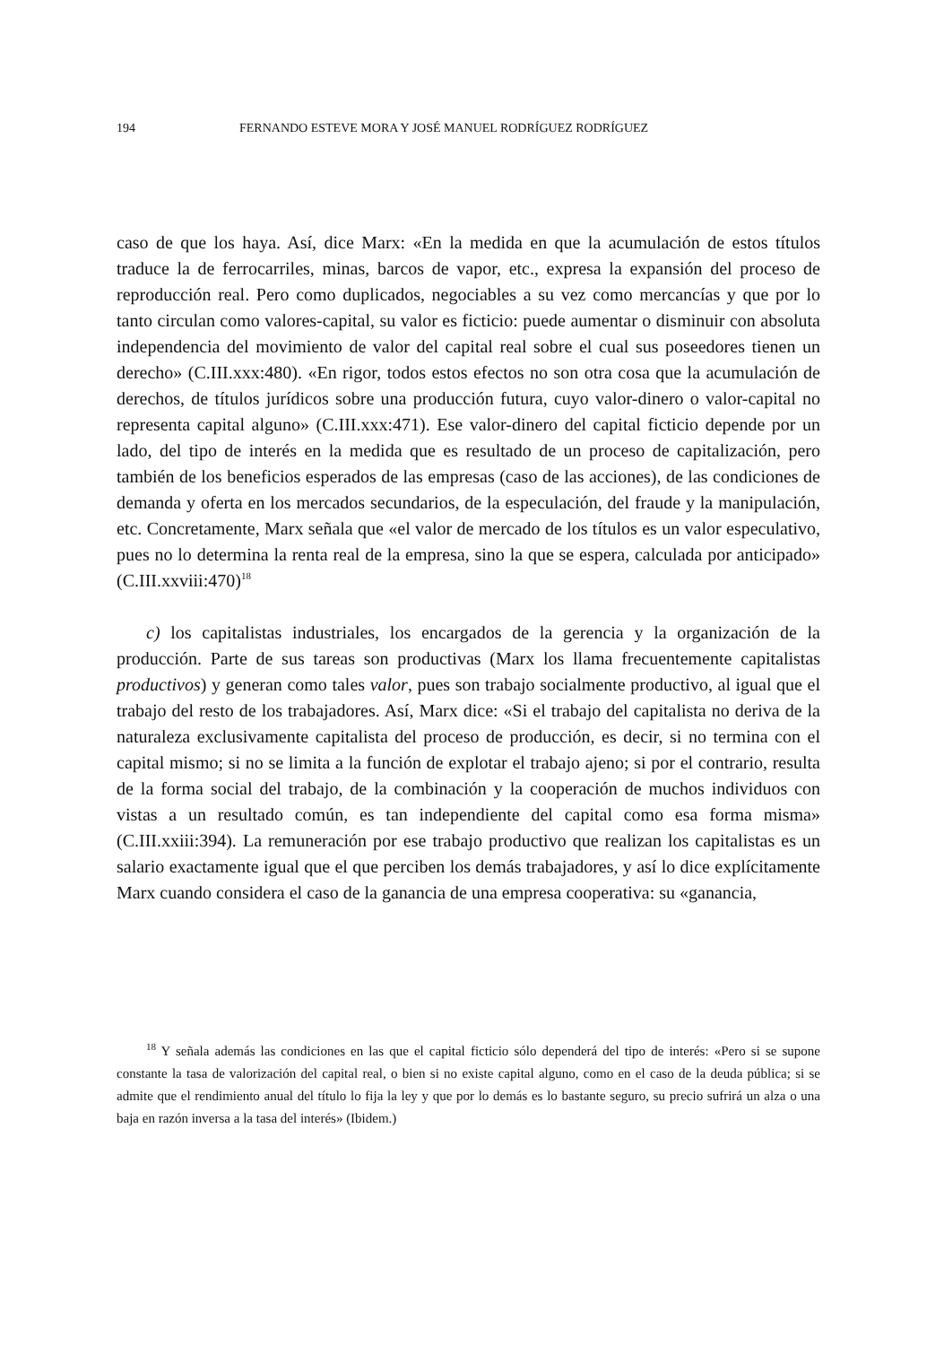194 FERNANDO ESTEVE MORA Y JOSÉ MANUEL RODRÍGUEZ RODRÍGUEZ
caso de que los haya. Así, dice Marx: «En la medida en que la acumulación de estos títulos traduce la de ferrocarriles, minas, barcos de vapor, etc., expresa la expansión del proceso de reproducción real. Pero como duplicados, negociables a su vez como mercancías y que por lo tanto circulan como valores-capital, su valor es ficticio: puede aumentar o disminuir con absoluta independencia del movimiento de valor del capital real sobre el cual sus poseedores tienen un derecho» (C.III.xxx:480). «En rigor, todos estos efectos no son otra cosa que la acumulación de derechos, de títulos jurídicos sobre una producción futura, cuyo valor-dinero o valor-capital no representa capital alguno» (C.III.xxx:471). Ese valor-dinero del capital ficticio depende por un lado, del tipo de interés en la medida que es resultado de un proceso de capitalización, pero también de los beneficios esperados de las empresas (caso de las acciones), de las condiciones de demanda y oferta en los mercados secundarios, de la especulación, del fraude y la manipulación, etc. Concretamente, Marx señala que «el valor de mercado de los títulos es un valor especulativo, pues no lo determina la renta real de la empresa, sino la que se espera, calculada por anticipado» (C.III.xxviii:470)<sup>18</sup>
c) los capitalistas industriales, los encargados de la gerencia y la organización de la producción. Parte de sus tareas son productivas (Marx los llama frecuentemente capitalistas productivos) y generan como tales valor, pues son trabajo socialmente productivo, al igual que el trabajo del resto de los trabajadores. Así, Marx dice: «Si el trabajo del capitalista no deriva de la naturaleza exclusivamente capitalista del proceso de producción, es decir, si no termina con el capital mismo; si no se limita a la función de explotar el trabajo ajeno; si por el contrario, resulta de la forma social del trabajo, de la combinación y la cooperación de muchos individuos con vistas a un resultado común, es tan independiente del capital como esa forma misma» (C.III.xxiii:394). La remuneración por ese trabajo productivo que realizan los capitalistas es un salario exactamente igual que el que perciben los demás trabajadores, y así lo dice explícitamente Marx cuando considera el caso de la ganancia de una empresa cooperativa: su «ganancia,
<sup>18</sup> Y señala además las condiciones en las que el capital ficticio sólo dependerá del tipo de interés: «Pero si se supone constante la tasa de valorización del capital real, o bien si no existe capital alguno, como en el caso de la deuda pública; si se admite que el rendimiento anual del título lo fija la ley y que por lo demás es lo bastante seguro, su precio sufrirá un alza o una baja en razón inversa a la tasa del interés» (Ibidem.)